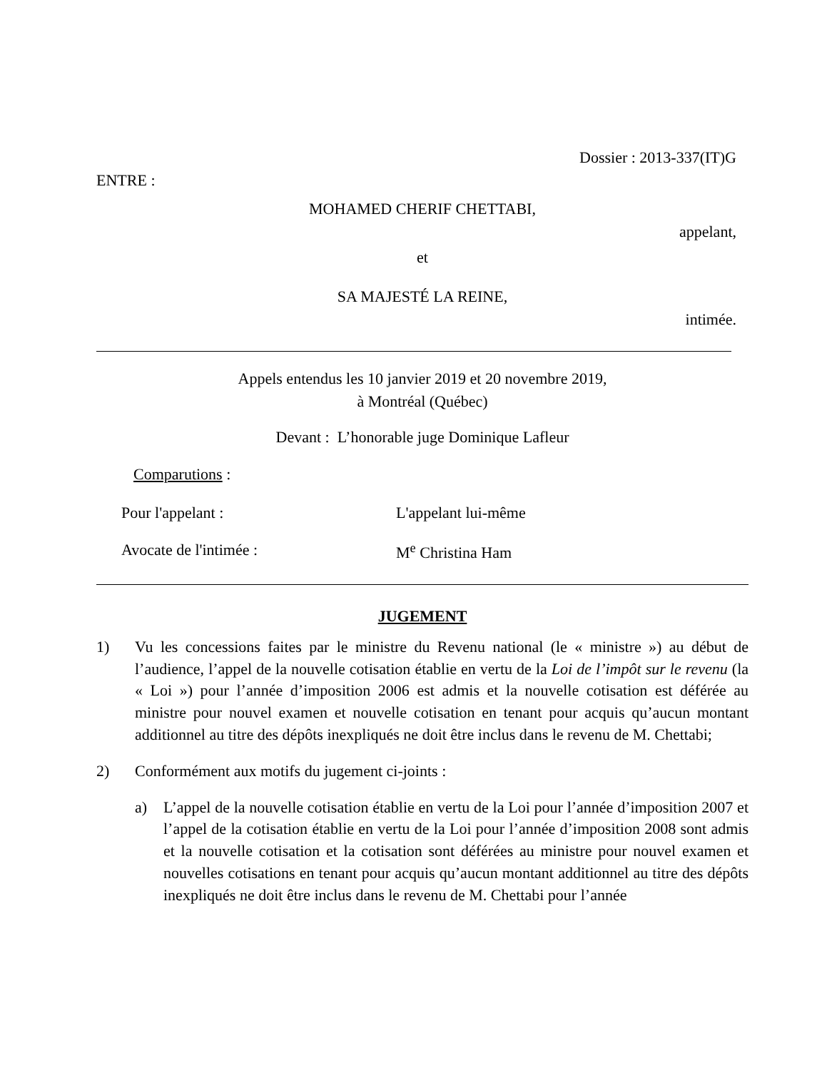Dossier : 2013-337(IT)G
ENTRE :
MOHAMED CHERIF CHETTABI,
appelant,
et
SA MAJESTÉ LA REINE,
intimée.
Appels entendus les 10 janvier 2019 et 20 novembre 2019,
à Montréal (Québec)
Devant : L’honorable juge Dominique Lafleur
Comparutions :
Pour l'appelant : L'appelant lui-même
Avocate de l'intimée : M<sup>e</sup> Christina Ham
JUGEMENT
1) Vu les concessions faites par le ministre du Revenu national (le « ministre ») au début de l’audience, l’appel de la nouvelle cotisation établie en vertu de la Loi de l’impôt sur le revenu (la « Loi ») pour l’année d’imposition 2006 est admis et la nouvelle cotisation est déférée au ministre pour nouvel examen et nouvelle cotisation en tenant pour acquis qu’aucun montant additionnel au titre des dépôts inexpliqués ne doit être inclus dans le revenu de M. Chettabi;
2) Conformément aux motifs du jugement ci-joints :
a) L’appel de la nouvelle cotisation établie en vertu de la Loi pour l’année d’imposition 2007 et l’appel de la cotisation établie en vertu de la Loi pour l’année d’imposition 2008 sont admis et la nouvelle cotisation et la cotisation sont déférées au ministre pour nouvel examen et nouvelles cotisations en tenant pour acquis qu’aucun montant additionnel au titre des dépôts inexpliqués ne doit être inclus dans le revenu de M. Chettabi pour l’année